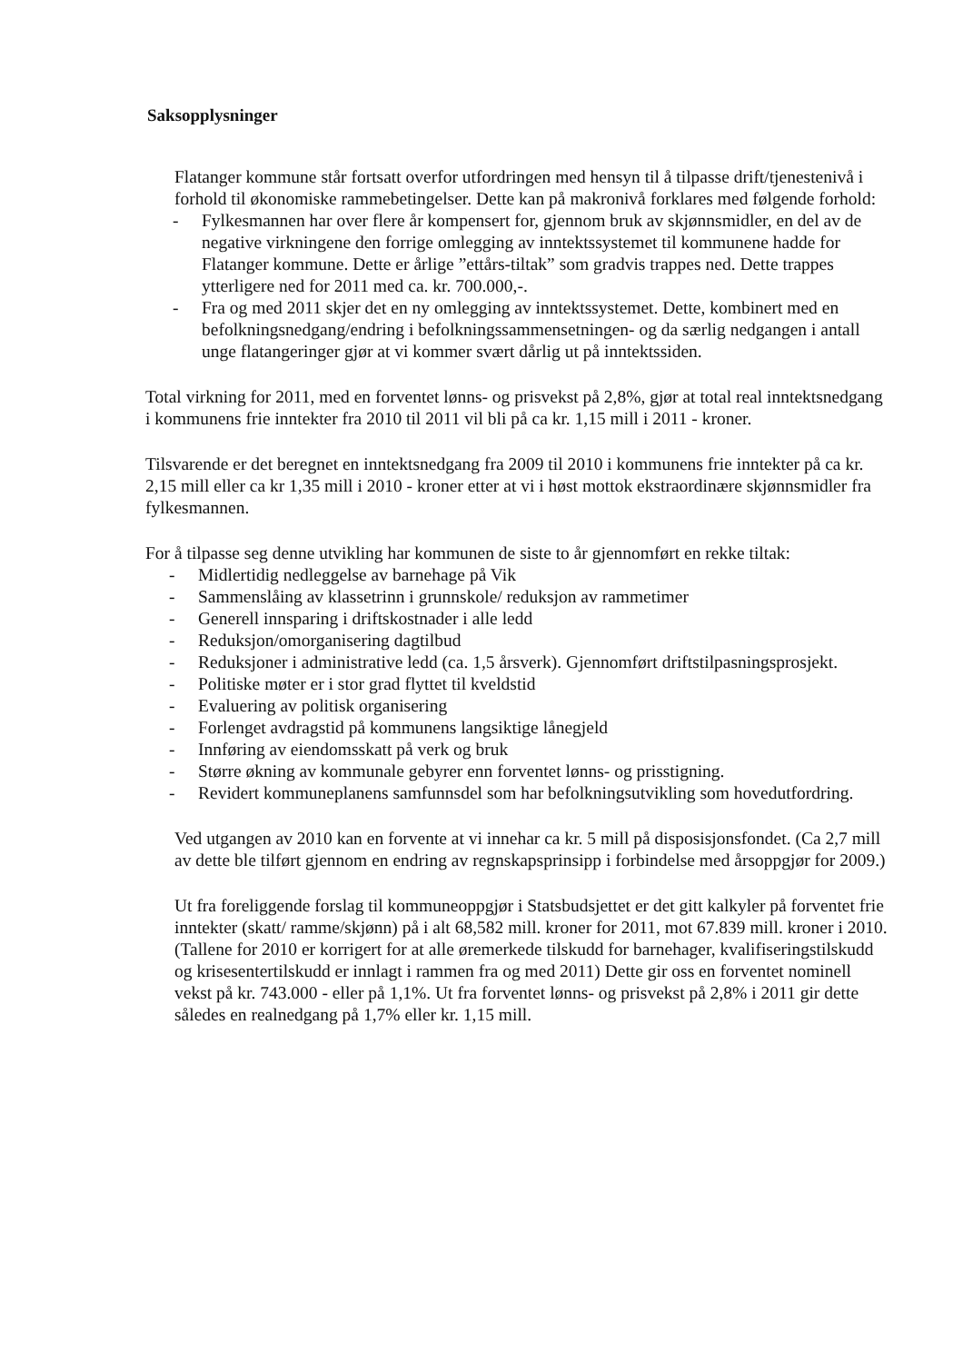Saksopplysninger
Flatanger kommune står fortsatt overfor utfordringen med hensyn til å tilpasse drift/tjenestenivå i forhold til økonomiske rammebetingelser. Dette kan på makronivå forklares med følgende forhold:
- Fylkesmannen har over flere år kompensert for, gjennom bruk av skjønnsmidler, en del av de negative virkningene den forrige omlegging av inntektssystemet til kommunene hadde for Flatanger kommune. Dette er årlige ”ettårs-tiltak” som gradvis trappes ned. Dette trappes ytterligere ned for 2011 med ca. kr. 700.000,-.
- Fra og med 2011 skjer det en ny omlegging av inntektssystemet. Dette, kombinert med en befolkningsnedgang/endring i befolkningssammensetningen- og da særlig nedgangen i antall unge flatangeringer gjør at vi kommer svært dårlig ut på inntektssiden.
Total virkning for 2011, med en forventet lønns- og prisvekst på 2,8%, gjør at total real inntektsnedgang i kommunens frie inntekter fra 2010 til 2011 vil bli på ca kr. 1,15 mill i 2011 - kroner.
Tilsvarende er det beregnet en inntektsnedgang fra 2009 til 2010 i kommunens frie inntekter på ca kr. 2,15 mill eller ca kr 1,35 mill i 2010 - kroner etter at vi i høst mottok ekstraordinære skjønnsmidler fra fylkesmannen.
For å tilpasse seg denne utvikling har kommunen de siste to år gjennomført en rekke tiltak:
- Midlertidig nedleggelse av barnehage på Vik
- Sammenslåing av klassetrinn i grunnskole/ reduksjon av rammetimer
- Generell innsparing i driftskostnader i alle ledd
- Reduksjon/omorganisering dagtilbud
- Reduksjoner i administrative ledd (ca. 1,5 årsverk). Gjennomført driftstilpasningsprosjekt.
- Politiske møter er i stor grad flyttet til kveldstid
- Evaluering av politisk organisering
- Forlenget avdragstid på kommunens langsiktige lånegjeld
- Innføring av eiendomsskatt på verk og bruk
- Større økning av kommunale gebyrer enn forventet lønns- og prisstigning.
- Revidert kommuneplanens samfunnsdel som har befolkningsutvikling som hovedutfordring.
Ved utgangen av 2010 kan en forvente at vi innehar ca kr. 5 mill på disposisjonsfondet. (Ca 2,7 mill av dette ble tilført gjennom en endring av regnskapsprinsipp i forbindelse med årsoppgjør for 2009.)
Ut fra foreliggende forslag til kommuneoppgjør i Statsbudsjettet er det gitt kalkyler på forventet frie inntekter (skatt/ ramme/skjønn) på i alt 68,582 mill. kroner for 2011, mot 67.839 mill. kroner i 2010. (Tallene for 2010 er korrigert for at alle øremerkede tilskudd for barnehager, kvalifiseringstilskudd og krisesentertilskudd er innlagt i rammen fra og med 2011) Dette gir oss en forventet nominell vekst på kr. 743.000 - eller på 1,1%. Ut fra forventet lønns- og prisvekst på 2,8% i 2011 gir dette således en realnedgang på 1,7% eller kr. 1,15 mill.